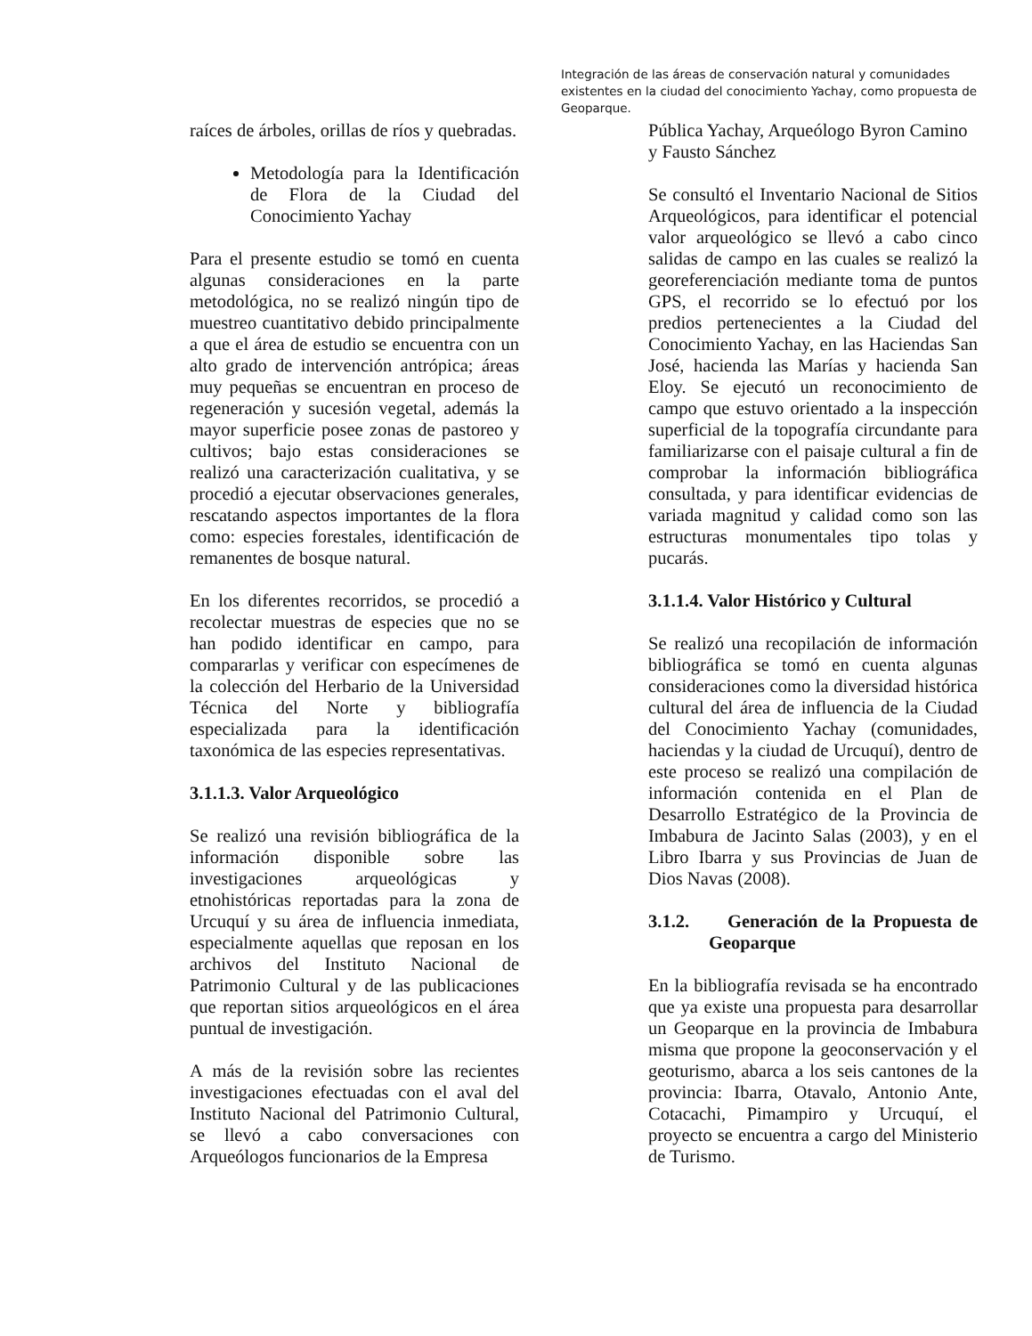Integración de las áreas de conservación natural y comunidades existentes en la ciudad del conocimiento Yachay, como propuesta de Geoparque.
raíces de árboles, orillas de ríos y quebradas.
Metodología para la Identificación de Flora de la Ciudad del Conocimiento Yachay
Para el presente estudio se tomó en cuenta algunas consideraciones en la parte metodológica, no se realizó ningún tipo de muestreo cuantitativo debido principalmente a que el área de estudio se encuentra con un alto grado de intervención antrópica; áreas muy pequeñas se encuentran en proceso de regeneración y sucesión vegetal, además la mayor superficie posee zonas de pastoreo y cultivos; bajo estas consideraciones se realizó una caracterización cualitativa, y se procedió a ejecutar observaciones generales, rescatando aspectos importantes de la flora como: especies forestales, identificación de remanentes de bosque natural.
En los diferentes recorridos, se procedió a recolectar muestras de especies que no se han podido identificar en campo, para compararlas y verificar con especímenes de la colección del Herbario de la Universidad Técnica del Norte y bibliografía especializada para la identificación taxonómica de las especies representativas.
3.1.1.3. Valor Arqueológico
Se realizó una revisión bibliográfica de la información disponible sobre las investigaciones arqueológicas y etnohistóricas reportadas para la zona de Urcuquí y su área de influencia inmediata, especialmente aquellas que reposan en los archivos del Instituto Nacional de Patrimonio Cultural y de las publicaciones que reportan sitios arqueológicos en el área puntual de investigación.
A más de la revisión sobre las recientes investigaciones efectuadas con el aval del Instituto Nacional del Patrimonio Cultural, se llevó a cabo conversaciones con Arqueólogos funcionarios de la Empresa
Pública Yachay, Arqueólogo Byron Camino y Fausto Sánchez
Se consultó el Inventario Nacional de Sitios Arqueológicos, para identificar el potencial valor arqueológico se llevó a cabo cinco salidas de campo en las cuales se realizó la georeferenciación mediante toma de puntos GPS, el recorrido se lo efectuó por los predios pertenecientes a la Ciudad del Conocimiento Yachay, en las Haciendas San José, hacienda las Marías y hacienda San Eloy. Se ejecutó un reconocimiento de campo que estuvo orientado a la inspección superficial de la topografía circundante para familiarizarse con el paisaje cultural a fin de comprobar la información bibliográfica consultada, y para identificar evidencias de variada magnitud y calidad como son las estructuras monumentales tipo tolas y pucarás.
3.1.1.4. Valor Histórico y Cultural
Se realizó una recopilación de información bibliográfica se tomó en cuenta algunas consideraciones como la diversidad histórica cultural del área de influencia de la Ciudad del Conocimiento Yachay (comunidades, haciendas y la ciudad de Urcuquí), dentro de este proceso se realizó una compilación de información contenida en el Plan de Desarrollo Estratégico de la Provincia de Imbabura de Jacinto Salas (2003), y en el Libro Ibarra y sus Provincias de Juan de Dios Navas (2008).
3.1.2. Generación de la Propuesta de Geoparque
En la bibliografía revisada se ha encontrado que ya existe una propuesta para desarrollar un Geoparque en la provincia de Imbabura misma que propone la geoconservación y el geoturismo, abarca a los seis cantones de la provincia: Ibarra, Otavalo, Antonio Ante, Cotacachi, Pimampiro y Urcuquí, el proyecto se encuentra a cargo del Ministerio de Turismo.